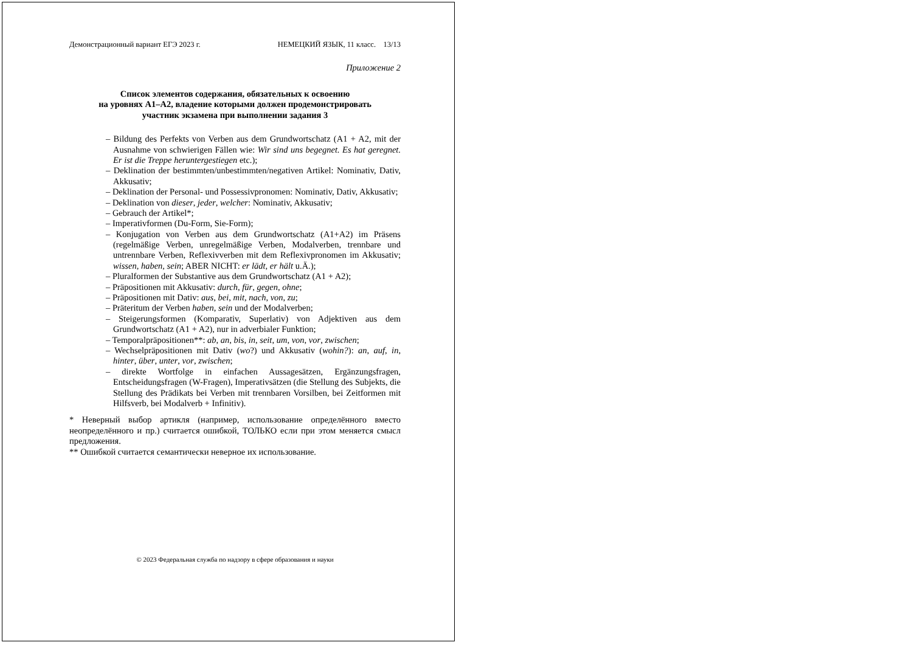Демонстрационный вариант ЕГЭ 2023 г. НЕМЕЦКИЙ ЯЗЫК, 11 класс. 13/13
Приложение 2
Список элементов содержания, обязательных к освоению
на уровнях A1–A2, владение которыми должен продемонстрировать
участник экзамена при выполнении задания 3
– Bildung des Perfekts von Verben aus dem Grundwortschatz (A1 + A2, mit der Ausnahme von schwierigen Fällen wie: Wir sind uns begegnet. Es hat geregnet. Er ist die Treppe heruntergestiegen etc.);
– Deklination der bestimmten/unbestimmten/negativen Artikel: Nominativ, Dativ, Akkusativ;
– Deklination der Personal- und Possessivpronomen: Nominativ, Dativ, Akkusativ;
– Deklination von dieser, jeder, welcher: Nominativ, Akkusativ;
– Gebrauch der Artikel*;
– Imperativformen (Du-Form, Sie-Form);
– Konjugation von Verben aus dem Grundwortschatz (A1+A2) im Präsens (regelmäßige Verben, unregelmäßige Verben, Modalverben, trennbare und untrennbare Verben, Reflexivverben mit dem Reflexivpronomen im Akkusativ; wissen, haben, sein; ABER NICHT: er lädt, er hält u.Ä.);
– Pluralformen der Substantive aus dem Grundwortschatz (A1 + A2);
– Präpositionen mit Akkusativ: durch, für, gegen, ohne;
– Präpositionen mit Dativ: aus, bei, mit, nach, von, zu;
– Präteritum der Verben haben, sein und der Modalverben;
– Steigerungsformen (Komparativ, Superlativ) von Adjektiven aus dem Grundwortschatz (A1 + A2), nur in adverbialer Funktion;
– Temporalpräpositionen**: ab, an, bis, in, seit, um, von, vor, zwischen;
– Wechselpräpositionen mit Dativ (wo?) und Akkusativ (wohin?): an, auf, in, hinter, über, unter, vor, zwischen;
– direkte Wortfolge in einfachen Aussagesätzen, Ergänzungsfragen, Entscheidungsfragen (W-Fragen), Imperativsätzen (die Stellung des Subjekts, die Stellung des Prädikats bei Verben mit trennbaren Vorsilben, bei Zeitformen mit Hilfsverb, bei Modalverb + Infinitiv).
* Неверный выбор артикля (например, использование определённого вместо неопределённого и пр.) считается ошибкой, ТОЛЬКО если при этом меняется смысл предложения.
** Ошибкой считается семантически неверное их использование.
© 2023 Федеральная служба по надзору в сфере образования и науки